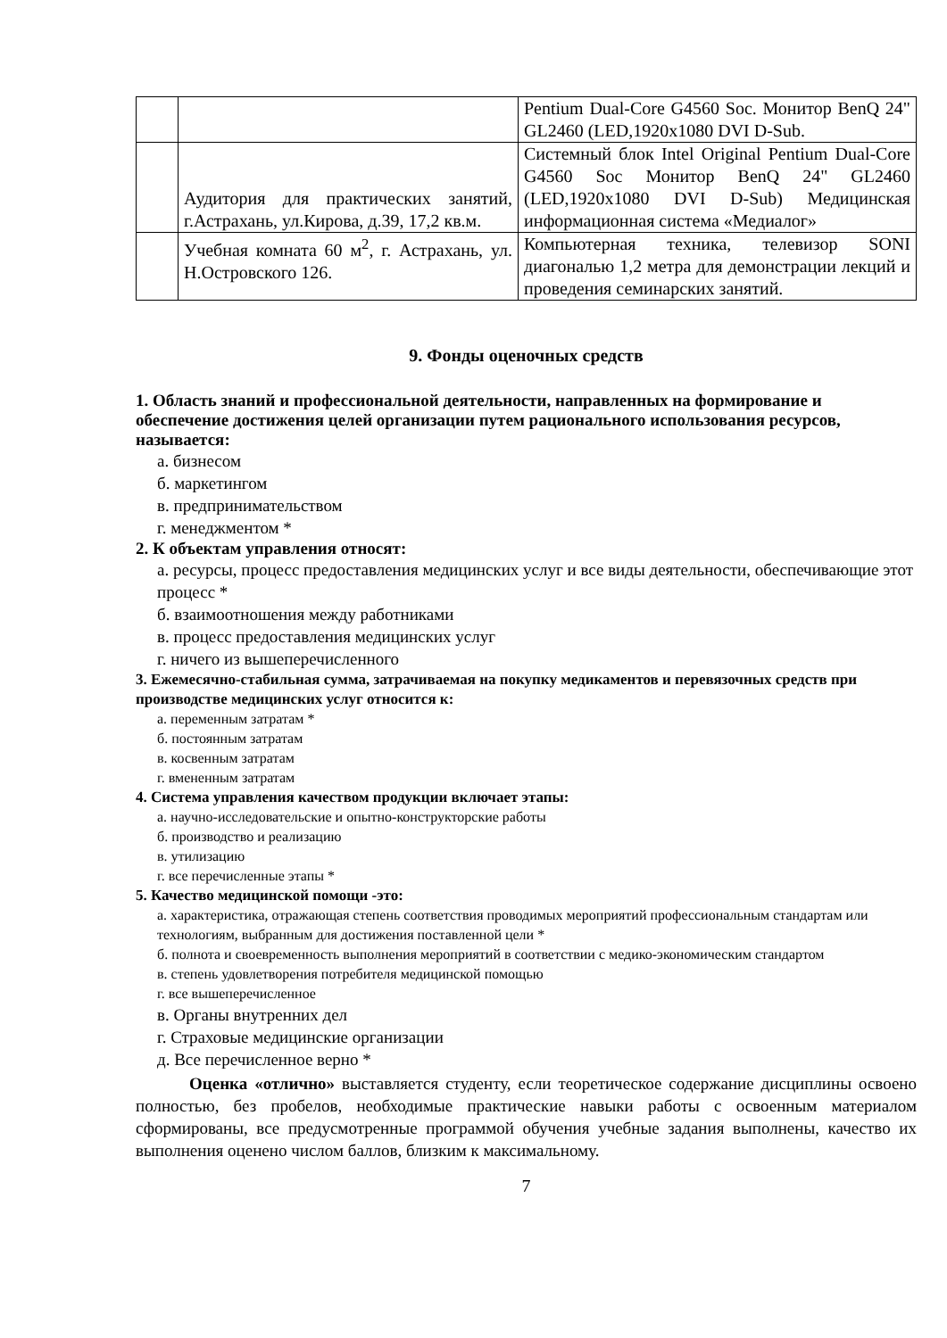| | | Pentium Dual-Core G4560 Soc. Монитор BenQ 24" GL2460 (LED,1920x1080 DVI D-Sub. |
| | Аудитория для практических занятий, г.Астрахань, ул.Кирова, д.39, 17,2 кв.м. | Системный блок Intel Original Pentium Dual-Core G4560 Soc Монитор BenQ 24" GL2460 (LED,1920x1080 DVI D-Sub) Медицинская информационная система «Медиалог» |
| | Учебная комната 60 м<sup>2</sup>, г. Астрахань, ул. Н.Островского 126. | Компьютерная техника, телевизор SONI диагональю 1,2 метра для демонстрации лекций и проведения семинарских занятий. |
9. Фонды оценочных средств
1. Область знаний и профессиональной деятельности, направленных на формирование и обеспечение достижения целей организации путем рационального использования ресурсов, называется:
а. бизнесом
б. маркетингом
в. предпринимательством
г. менеджментом *
2. К объектам управления относят:
а. ресурсы, процесс предоставления медицинских услуг и все виды деятельности, обеспечивающие этот процесс *
б. взаимоотношения между работниками
в. процесс предоставления медицинских услуг
г. ничего из вышеперечисленного
3. Ежемесячно-стабильная сумма, затрачиваемая на покупку медикаментов и перевязочных средств при производстве медицинских услуг относится к:
а. переменным затратам *
б. постоянным затратам
в. косвенным затратам
г. вмененным затратам
4. Система управления качеством продукции включает этапы:
а. научно-исследовательские и опытно-конструкторские работы
б. производство и реализацию
в. утилизацию
г. все перечисленные этапы *
5. Качество медицинской помощи -это:
а. характеристика, отражающая степень соответствия проводимых мероприятий профессиональным стандартам или технологиям, выбранным для достижения поставленной цели *
б. полнота и своевременность выполнения мероприятий в соответствии с медико-экономическим стандартом
в. степень удовлетворения потребителя медицинской помощью
г. все вышеперечисленное
в. Органы внутренних дел
г. Страховые медицинские организации
д. Все перечисленное верно *
Оценка «отлично» выставляется студенту, если теоретическое содержание дисциплины освоено полностью, без пробелов, необходимые практические навыки работы с освоенным материалом сформированы, все предусмотренные программой обучения учебные задания выполнены, качество их выполнения оценено числом баллов, близким к максимальному.
7